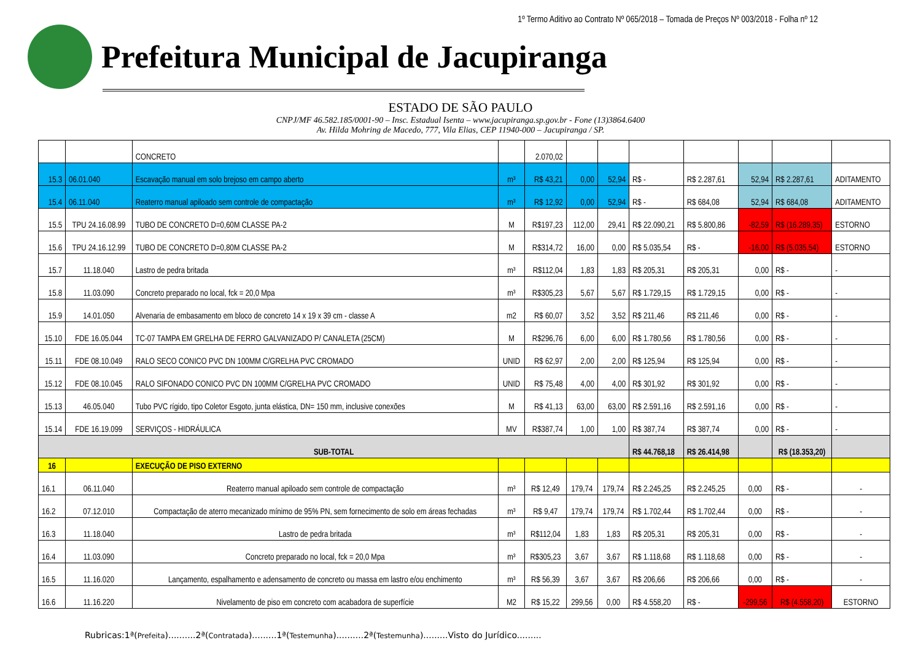1º Termo Aditivo ao Contrato Nº 065/2018 – Tomada de Preços Nº 003/2018 - Folha nº 12
Prefeitura Municipal de Jacupiranga
ESTADO DE SÃO PAULO
CNPJ/MF 46.582.185/0001-90 – Insc. Estadual Isenta – www.jacupiranga.sp.gov.br - Fone (13)3864.6400
Av. Hilda Mohring de Macedo, 777, Vila Elias, CEP 11940-000 – Jacupiranga / SP.
| | | CONCRETO | | 2.070,02 | | | | | | | |
| 15.3 | 06.01.040 | Escavação manual em solo brejoso em campo aberto | m³ | R$ 43,21 | 0,00 | 52,94 | R$ - | R$ 2.287,61 | 52,94 | R$ 2.287,61 | ADITAMENTO |
| 15.4 | 06.11.040 | Reaterro manual apiloado sem controle de compactação | m³ | R$ 12,92 | 0,00 | 52,94 | R$ - | R$ 684,08 | 52,94 | R$ 684,08 | ADITAMENTO |
| 15.5 | TPU 24.16.08.99 | TUBO DE CONCRETO D=0,60M CLASSE PA-2 | M | R$197,23 | 112,00 | 29,41 | R$ 22.090,21 | R$ 5.800,86 | -82,59 | R$ (16.289,35) | ESTORNO |
| 15.6 | TPU 24.16.12.99 | TUBO DE CONCRETO D=0,80M CLASSE PA-2 | M | R$314,72 | 16,00 | 0,00 | R$ 5.035,54 | R$ - | -16,00 | R$ (5.035,54) | ESTORNO |
| 15.7 | 11.18.040 | Lastro de pedra britada | m³ | R$112,04 | 1,83 | 1,83 | R$ 205,31 | R$ 205,31 | 0,00 | R$ - | - |
| 15.8 | 11.03.090 | Concreto preparado no local, fck = 20,0 Mpa | m³ | R$305,23 | 5,67 | 5,67 | R$ 1.729,15 | R$ 1.729,15 | 0,00 | R$ - | - |
| 15.9 | 14.01.050 | Alvenaria de embasamento em bloco de concreto 14 x 19 x 39 cm - classe A | m2 | R$ 60,07 | 3,52 | 3,52 | R$ 211,46 | R$ 211,46 | 0,00 | R$ - | - |
| 15.10 | FDE 16.05.044 | TC-07 TAMPA EM GRELHA DE FERRO GALVANIZADO P/ CANALETA (25CM) | M | R$296,76 | 6,00 | 6,00 | R$ 1.780,56 | R$ 1.780,56 | 0,00 | R$ - | - |
| 15.11 | FDE 08.10.049 | RALO SECO CONICO PVC DN 100MM C/GRELHA PVC CROMADO | UNID | R$ 62,97 | 2,00 | 2,00 | R$ 125,94 | R$ 125,94 | 0,00 | R$ - | - |
| 15.12 | FDE 08.10.045 | RALO SIFONADO CONICO PVC DN 100MM C/GRELHA PVC CROMADO | UNID | R$ 75,48 | 4,00 | 4,00 | R$ 301,92 | R$ 301,92 | 0,00 | R$ - | - |
| 15.13 | 46.05.040 | Tubo PVC rígido, tipo Coletor Esgoto, junta elástica, DN= 150 mm, inclusive conexões | M | R$ 41,13 | 63,00 | 63,00 | R$ 2.591,16 | R$ 2.591,16 | 0,00 | R$ - | - |
| 15.14 | FDE 16.19.099 | SERVIÇOS - HIDRÁULICA | MV | R$387,74 | 1,00 | 1,00 | R$ 387,74 | R$ 387,74 | 0,00 | R$ - | - |
| SUB-TOTAL | | | | | | | R$ 44.768,18 | R$ 26.414,98 | | R$ (18.353,20) | |
| 16 | | EXECUÇÃO DE PISO EXTERNO | | | | | | | | | |
| 16.1 | 06.11.040 | Reaterro manual apiloado sem controle de compactação | m³ | R$ 12,49 | 179,74 | 179,74 | R$ 2.245,25 | R$ 2.245,25 | 0,00 | R$ - | - |
| 16.2 | 07.12.010 | Compactação de aterro mecanizado mínimo de 95% PN, sem fornecimento de solo em áreas fechadas | m³ | R$ 9,47 | 179,74 | 179,74 | R$ 1.702,44 | R$ 1.702,44 | 0,00 | R$ - | - |
| 16.3 | 11.18.040 | Lastro de pedra britada | m³ | R$112,04 | 1,83 | 1,83 | R$ 205,31 | R$ 205,31 | 0,00 | R$ - | - |
| 16.4 | 11.03.090 | Concreto preparado no local, fck = 20,0 Mpa | m³ | R$305,23 | 3,67 | 3,67 | R$ 1.118,68 | R$ 1.118,68 | 0,00 | R$ - | - |
| 16.5 | 11.16.020 | Lançamento, espalhamento e adensamento de concreto ou massa em lastro e/ou enchimento | m³ | R$ 56,39 | 3,67 | 3,67 | R$ 206,66 | R$ 206,66 | 0,00 | R$ - | - |
| 16.6 | 11.16.220 | Nivelamento de piso em concreto com acabadora de superfície | M2 | R$ 15,22 | 299,56 | 0,00 | R$ 4.558,20 | R$ - | -299,56 | R$ (4.558,20) | ESTORNO |
Rubricas:1ª(Prefeita)..........2ª(Contratada).........1ª(Testemunha)..........2ª(Testemunha).........Visto do Jurídico.........